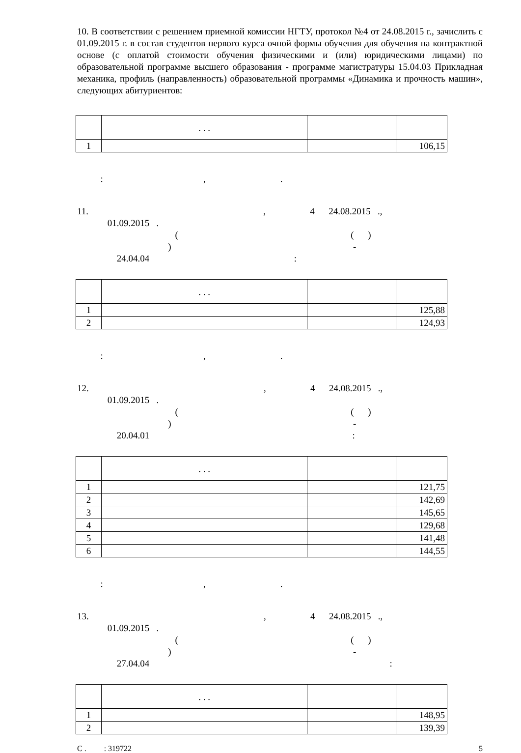10. В соответствии с решением приемной комиссии НГТУ, протокол №4 от 24.08.2015 г., зачислить с 01.09.2015 г. в состав студентов первого курса очной формы обучения для обучения на контрактной основе (с оплатой стоимости обучения физическими и (или) юридическими лицами) по образовательной программе высшего образования - программе магистратуры 15.04.03 Прикладная механика, профиль (направленность) образовательной программы «Динамика и прочность машин», следующих абитуриентов:
| | . . . | | |
| 1 | | | 106,15 |
: , .
11. , 4 24.08.2015 ., 01.09.2015 . ( ( ) ) - 24.04.04 :
| | . . . | | |
| 1 | | | 125,88 |
| 2 | | | 124,93 |
: , .
12. , 4 24.08.2015 ., 01.09.2015 . ( ( ) ) - 20.04.01 :
| | . . . | | |
| 1 | | | 121,75 |
| 2 | | | 142,69 |
| 3 | | | 145,65 |
| 4 | | | 129,68 |
| 5 | | | 141,48 |
| 6 | | | 144,55 |
: , .
13. , 4 24.08.2015 ., 01.09.2015 . ( ( ) ) - 27.04.04 :
| | . . . | | |
| 1 | | | 148,95 |
| 2 | | | 139,39 |
С . : 319722 5